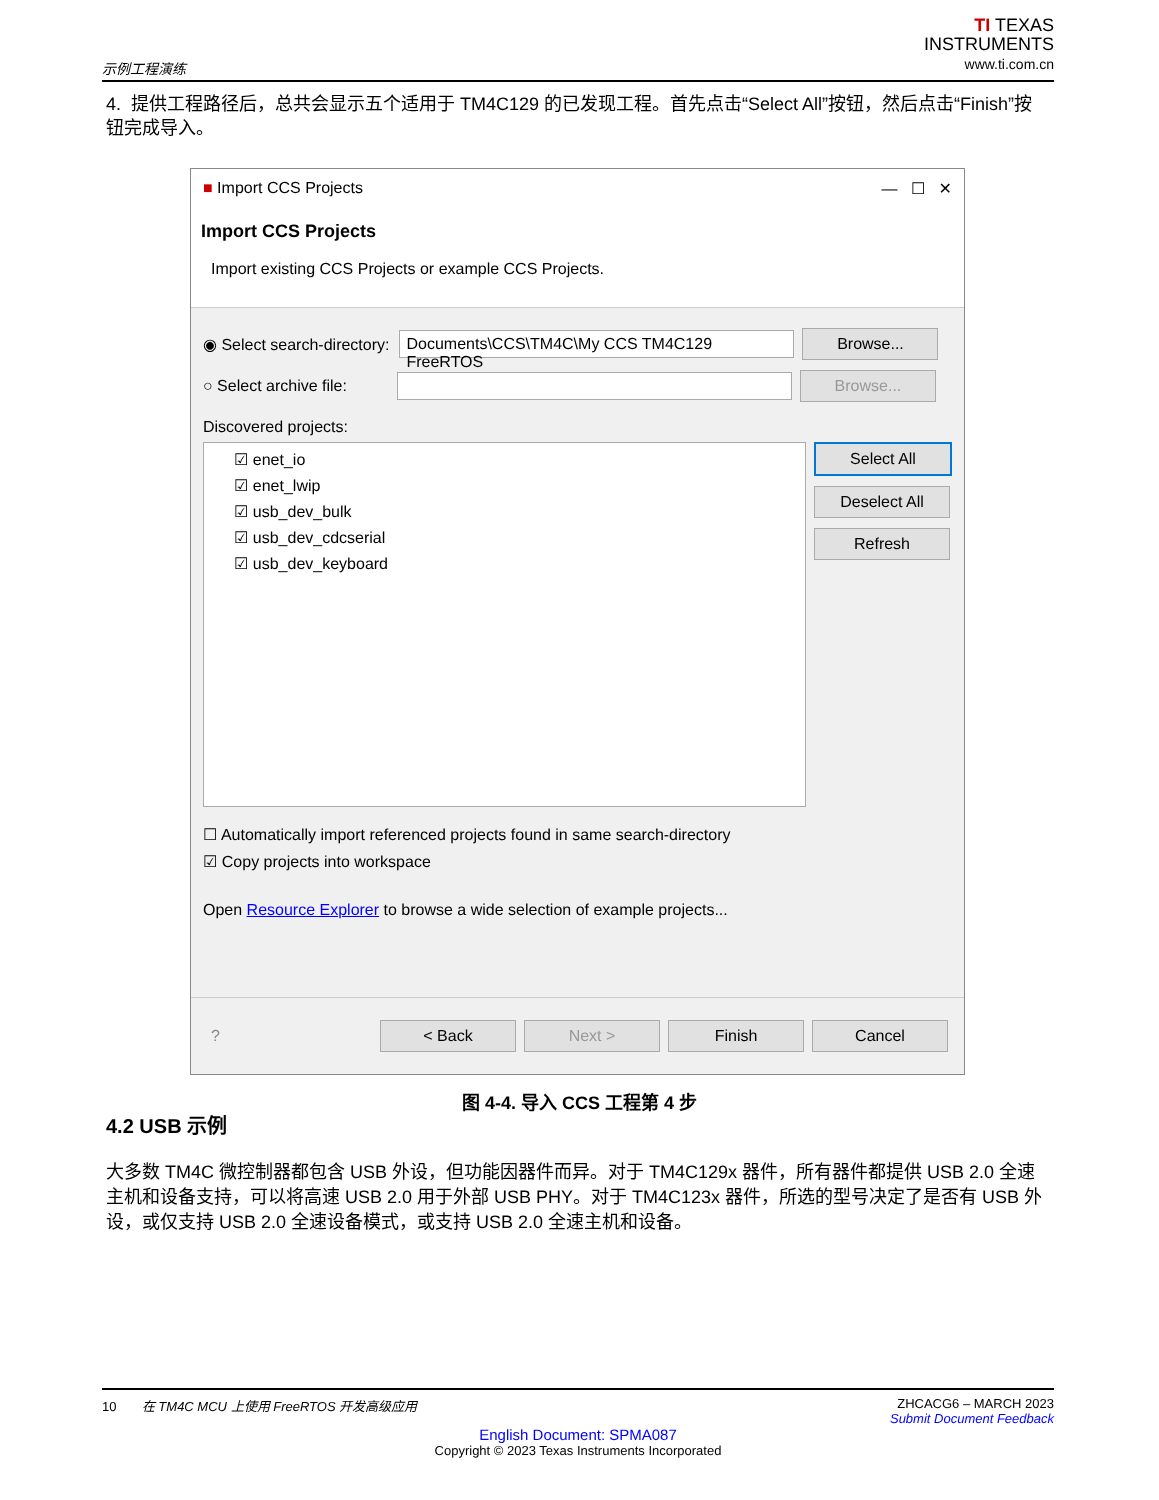示例工程演练
TI TEXAS
INSTRUMENTS
www.ti.com.cn
4. 提供工程路径后，总共会显示五个适用于 TM4C129 的已发现工程。首先点击“Select All”按钮，然后点击“Finish”按钮完成导入。
■ Import CCS Projects — ☐ ✕
Import CCS Projects
Import existing CCS Projects or example CCS Projects.
◉ Select search-directory:
Documents\CCS\TM4C\My CCS TM4C129 FreeRTOS
Browse...
○ Select archive file:
Browse...
Discovered projects:
☑ enet_io
☑ enet_lwip
☑ usb_dev_bulk
☑ usb_dev_cdcserial
☑ usb_dev_keyboard
Select All
Deselect All
Refresh
☐ Automatically import referenced projects found in same search-directory
☑ Copy projects into workspace
Open Resource Explorer to browse a wide selection of example projects...
?
< Back Next > Finish Cancel
图 4-4. 导入 CCS 工程第 4 步
4.2 USB 示例
大多数 TM4C 微控制器都包含 USB 外设，但功能因器件而异。对于 TM4C129x 器件，所有器件都提供 USB 2.0 全速主机和设备支持，可以将高速 USB 2.0 用于外部 USB PHY。对于 TM4C123x 器件，所选的型号决定了是否有 USB 外设，或仅支持 USB 2.0 全速设备模式，或支持 USB 2.0 全速主机和设备。
10 在 TM4C MCU 上使用 FreeRTOS 开发高级应用 ZHCACG6 – MARCH 2023
Submit Document Feedback
English Document: SPMA087
Copyright © 2023 Texas Instruments Incorporated